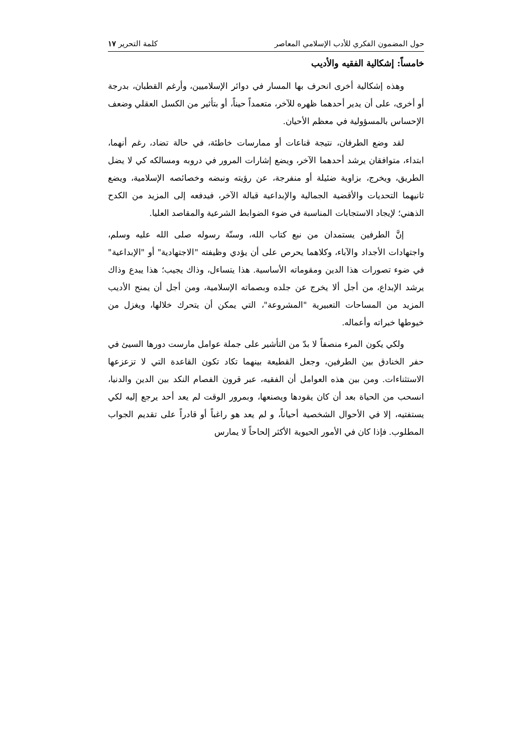حول المضمون الفكري للأدب الإسلامي المعاصر كلمة التحرير ١٧
خامساً: إشكالية الفقيه والأديب
وهذه إشكالية أخرى انحرف بها المسار في دوائر الإسلاميين، وأرغم القطبان، بدرجة أو أخرى، على أن يدير أحدهما ظهره للآخر، متعمداً حيناً، أو بتأثير من الكسل العقلي وضعف الإحساس بالمسؤولية في معظم الأحيان.
لقد وضع الطرفان، نتيجة قناعات أو ممارسات خاطئة، في حالة تضاد، رغم أنهما، ابتداء، متوافقان يرشد أحدهما الآخر، ويضع إشارات المرور في دروبه ومسالكه كي لا يضل الطريق، ويخرج، بزاوية ضئيلة أو منفرجة، عن رؤيته ونبضه وخصائصه الإسلامية، ويضع ثانيهما التحديات والأقضية الجمالية والإبداعية قبالة الآخر، فيدفعه إلى المزيد من الكدح الذهني؛ لإيجاد الاستجابات المناسبة في ضوء الضوابط الشرعية والمقاصد العليا.
إنَّ الطرفين يستمدان من نبع كتاب الله، وسنّة رسوله صلى الله عليه وسلم، واجتهادات الأجداد والآباء، وكلاهما يحرص على أن يؤدي وظيفته "الاجتهادية" أو "الإبداعية" في ضوء تصورات هذا الدين ومقوماته الأساسية. هذا يتساءل، وذاك يجيب؛ هذا يبدع وذاك يرشد الإبداع، من أجل ألا يخرج عن جلده وبصماته الإسلامية، ومن أجل أن يمنح الأديب المزيد من المساحات التعبيرية "المشروعة"، التي يمكن أن يتحرك خلالها، ويغزل من خيوطها خبراته وأعماله.
ولكي يكون المرء منصفاً لا بدّ من التأشير على جملة عوامل مارست دورها السيئ في حفر الخنادق بين الطرفين، وجعل القطيعة بينهما تكاد تكون القاعدة التي لا تزعزعها الاستثناءات. ومن بين هذه العوامل أن الفقيه، عبر قرون الفصام النكد بين الدين والدنيا، انسحب من الحياة بعد أن كان يقودها ويصنعها، وبمرور الوقت لم يعد أحد يرجع إليه لكي يستفتيه، إلا في الأحوال الشخصية أحياناً، و لم يعد هو راغباً أو قادراً على تقديم الجواب المطلوب. فإذا كان في الأمور الحيوية الأكثر إلحاحاً لا يمارس